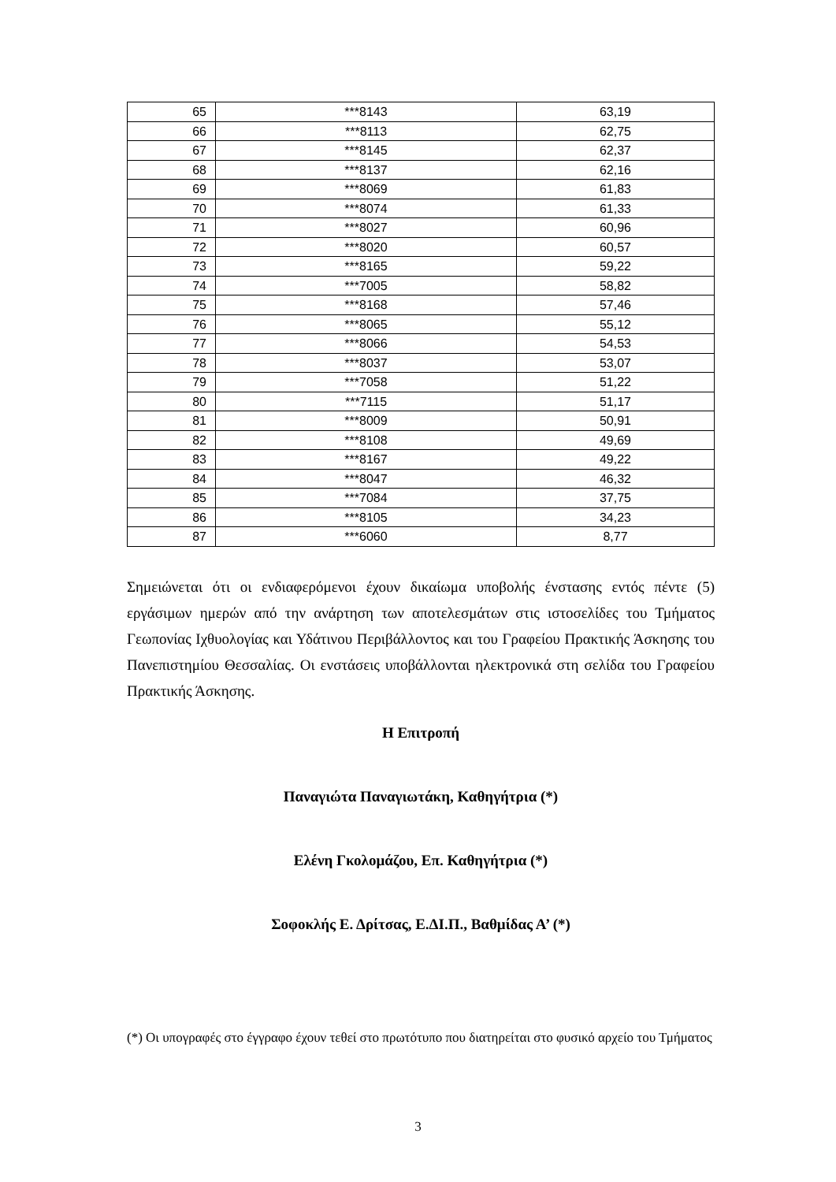| 65 | ***8143 | 63,19 |
| 66 | ***8113 | 62,75 |
| 67 | ***8145 | 62,37 |
| 68 | ***8137 | 62,16 |
| 69 | ***8069 | 61,83 |
| 70 | ***8074 | 61,33 |
| 71 | ***8027 | 60,96 |
| 72 | ***8020 | 60,57 |
| 73 | ***8165 | 59,22 |
| 74 | ***7005 | 58,82 |
| 75 | ***8168 | 57,46 |
| 76 | ***8065 | 55,12 |
| 77 | ***8066 | 54,53 |
| 78 | ***8037 | 53,07 |
| 79 | ***7058 | 51,22 |
| 80 | ***7115 | 51,17 |
| 81 | ***8009 | 50,91 |
| 82 | ***8108 | 49,69 |
| 83 | ***8167 | 49,22 |
| 84 | ***8047 | 46,32 |
| 85 | ***7084 | 37,75 |
| 86 | ***8105 | 34,23 |
| 87 | ***6060 | 8,77 |
Σημειώνεται ότι οι ενδιαφερόμενοι έχουν δικαίωμα υποβολής ένστασης εντός πέντε (5) εργάσιμων ημερών από την ανάρτηση των αποτελεσμάτων στις ιστοσελίδες του Τμήματος Γεωπονίας Ιχθυολογίας και Υδάτινου Περιβάλλοντος και του Γραφείου Πρακτικής Άσκησης του Πανεπιστημίου Θεσσαλίας. Οι ενστάσεις υποβάλλονται ηλεκτρονικά στη σελίδα του Γραφείου Πρακτικής Άσκησης.
Η Επιτροπή
Παναγιώτα Παναγιωτάκη, Καθηγήτρια (*)
Ελένη Γκολομάζου, Επ. Καθηγήτρια (*)
Σοφοκλής Ε. Δρίτσας, Ε.ΔΙ.Π., Βαθμίδας Α’ (*)
(*) Οι υπογραφές στο έγγραφο έχουν τεθεί στο πρωτότυπο που διατηρείται στο φυσικό αρχείο του Τμήματος
3